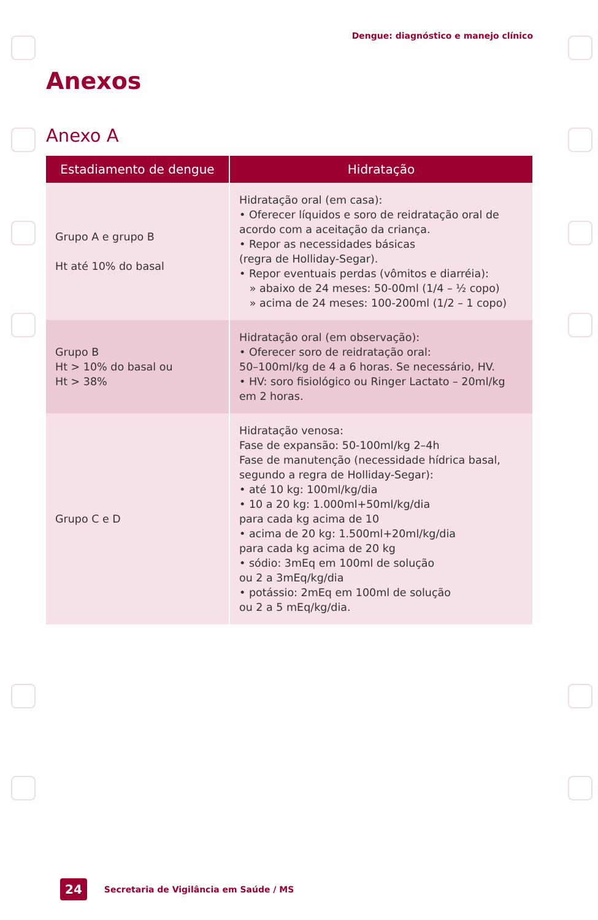Dengue: diagnóstico e manejo clínico
Anexos
Anexo A
| Estadiamento de dengue | Hidratação |
| --- | --- |
| Grupo A e grupo B Ht até 10% do basal | Hidratação oral (em casa): • Oferecer líquidos e soro de reidratação oral de acordo com a aceitação da criança. • Repor as necessidades básicas (regra de Holliday-Segar). • Repor eventuais perdas (vômitos e diarréia): » abaixo de 24 meses: 50-00ml (1/4 – ½ copo) » acima de 24 meses: 100-200ml (1/2 – 1 copo) |
| Grupo B Ht > 10% do basal ou Ht > 38% | Hidratação oral (em observação): • Oferecer soro de reidratação oral: 50–100ml/kg de 4 a 6 horas. Se necessário, HV. • HV: soro fisiológico ou Ringer Lactato – 20ml/kg em 2 horas. |
| Grupo C e D | Hidratação venosa: Fase de expansão: 50-100ml/kg 2–4h Fase de manutenção (necessidade hídrica basal, segundo a regra de Holliday-Segar): • até 10 kg: 100ml/kg/dia • 10 a 20 kg: 1.000ml+50ml/kg/dia para cada kg acima de 10 • acima de 20 kg: 1.500ml+20ml/kg/dia para cada kg acima de 20 kg • sódio: 3mEq em 100ml de solução ou 2 a 3mEq/kg/dia • potássio: 2mEq em 100ml de solução ou 2 a 5 mEq/kg/dia. |
24 Secretaria de Vigilância em Saúde / MS